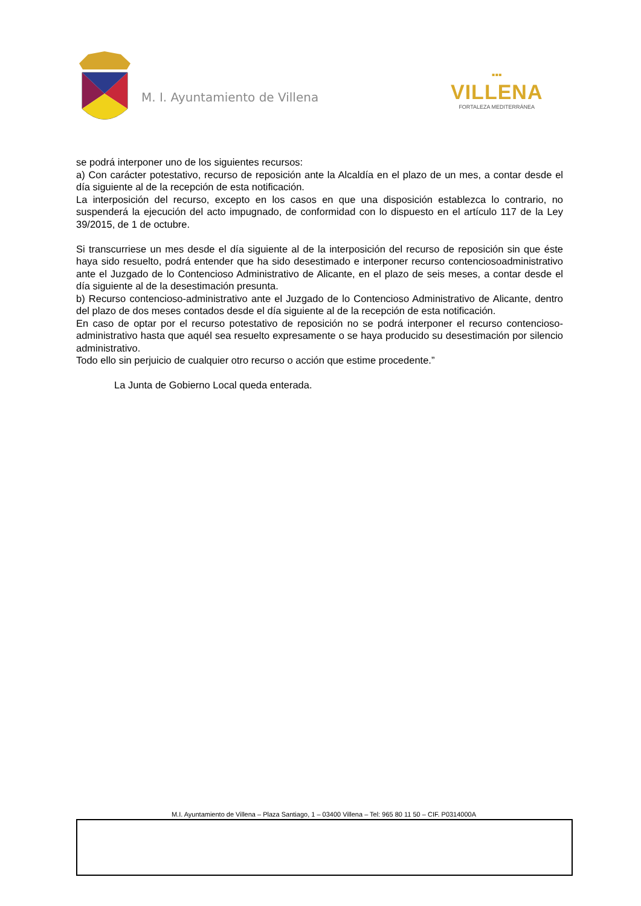M. I. Ayuntamiento de Villena
▪▪▪
VILLENA
FORTALEZA MEDITERRÁNEA
se podrá interponer uno de los siguientes recursos:
a) Con carácter potestativo, recurso de reposición ante la Alcaldía en el plazo de un mes, a contar desde el día siguiente al de la recepción de esta notificación.
La interposición del recurso, excepto en los casos en que una disposición establezca lo contrario, no suspenderá la ejecución del acto impugnado, de conformidad con lo dispuesto en el artículo 117 de la Ley 39/2015, de 1 de octubre.
Si transcurriese un mes desde el día siguiente al de la interposición del recurso de reposición sin que éste haya sido resuelto, podrá entender que ha sido desestimado e interponer recurso contenciosoadministrativo ante el Juzgado de lo Contencioso Administrativo de Alicante, en el plazo de seis meses, a contar desde el día siguiente al de la desestimación presunta.
b) Recurso contencioso-administrativo ante el Juzgado de lo Contencioso Administrativo de Alicante, dentro del plazo de dos meses contados desde el día siguiente al de la recepción de esta notificación.
En caso de optar por el recurso potestativo de reposición no se podrá interponer el recurso contencioso-administrativo hasta que aquél sea resuelto expresamente o se haya producido su desestimación por silencio administrativo.
Todo ello sin perjuicio de cualquier otro recurso o acción que estime procedente.”
La Junta de Gobierno Local queda enterada.
M.I. Ayuntamiento de Villena – Plaza Santiago, 1 – 03400 Villena – Tel: 965 80 11 50 – CIF. P0314000A